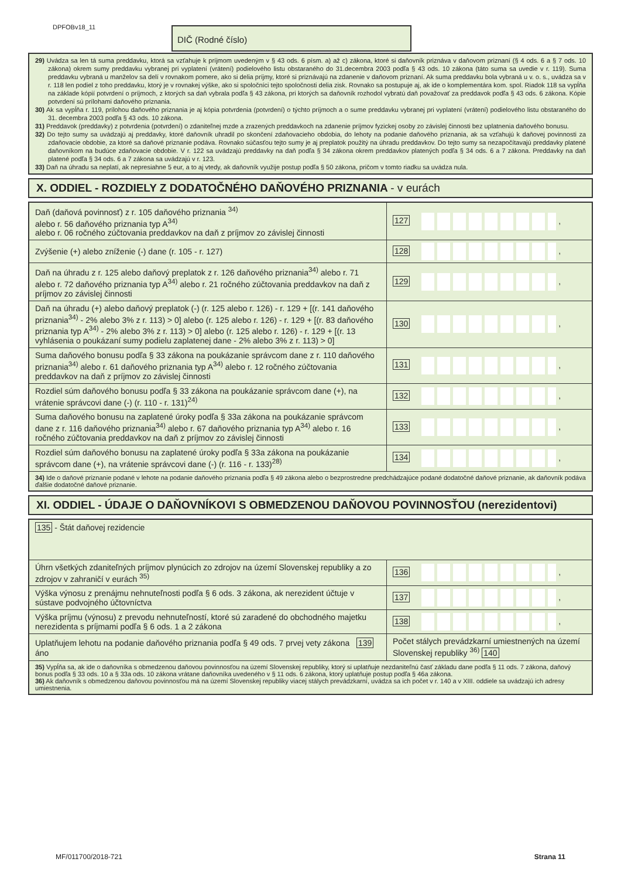DPFOBv18_11 DIČ (Rodné číslo)
29) Uvádza sa len tá suma preddavku, ktorá sa vzťahuje k príjmom uvedeným v § 43 ods. 6 písm. a) až c) zákona, ktoré si daňovník priznáva v daňovom priznaní (§ 4 ods. 6 a § 7 ods. 10 zákona) okrem sumy preddavku vybranej pri vyplatení (vrátení) podielového listu obstaraného do 31.decembra 2003 podľa § 43 ods. 10 zákona (táto suma sa uvedie v r. 119). Suma preddavku vybraná u manželov sa delí v rovnakom pomere, ako si delia príjmy, ktoré si priznávajú na zdanenie v daňovom priznaní. Ak suma preddavku bola vybraná u v. o. s., uvádza sa v r. 118 len podiel z toho preddavku, ktorý je v rovnakej výške, ako si spoločníci tejto spoločnosti delia zisk. Rovnako sa postupuje aj, ak ide o komplementára kom. spol. Riadok 118 sa vypĺňa na základe kópií potvrdení o príjmoch, z ktorých sa daň vybrala podľa § 43 zákona, pri ktorých sa daňovník rozhodol vybratú daň považovať za preddavok podľa § 43 ods. 6 zákona. Kópie potvrdení sú prílohami daňového priznania.
30) Ak sa vypĺňa r. 119, prílohou daňového priznania je aj kópia potvrdenia (potvrdení) o týchto príjmoch a o sume preddavku vybranej pri vyplatení (vrátení) podielového listu obstaraného do 31. decembra 2003 podľa § 43 ods. 10 zákona.
31) Preddavok (preddavky) z potvrdenia (potvrdení) o zdaniteľnej mzde a zrazených preddavkoch na zdanenie príjmov fyzickej osoby zo závislej činnosti bez uplatnenia daňového bonusu.
32) Do tejto sumy sa uvádzajú aj preddavky, ktoré daňovník uhradil po skončení zdaňovacieho obdobia, do lehoty na podanie daňového priznania, ak sa vzťahujú k daňovej povinnosti za zdaňovacie obdobie, za ktoré sa daňové priznanie podáva. Rovnako súčasťou tejto sumy je aj preplatok použitý na úhradu preddavkov. Do tejto sumy sa nezapočítavajú preddavky platené daňovníkom na budúce zdaňovacie obdobie. V r. 122 sa uvádzajú preddavky na daň podľa § 34 zákona okrem preddavkov platených podľa § 34 ods. 6 a 7 zákona. Preddavky na daň platené podľa § 34 ods. 6 a 7 zákona sa uvádzajú v r. 123.
33) Daň na úhradu sa neplatí, ak nepresiahne 5 eur, a to aj vtedy, ak daňovník využije postup podľa § 50 zákona, pričom v tomto riadku sa uvádza nula.
X. ODDIEL - ROZDIELY Z DODATOČNÉHO DAŇOVÉHO PRIZNANIA - v eurách
| Daň (daňová povinnosť) z r. 105 daňového priznania <sup>34)</sup> alebo r. 56 daňového priznania typ A<sup>34)</sup> alebo r. 06 ročného zúčtovania preddavkov na daň z príjmov zo závislej činnosti | 127 , |
| Zvýšenie (+) alebo zníženie (-) dane (r. 105 - r. 127) | 128 , |
| Daň na úhradu z r. 125 alebo daňový preplatok z r. 126 daňového priznania<sup>34)</sup> alebo r. 71 alebo r. 72 daňového priznania typ A<sup>34)</sup> alebo r. 21 ročného zúčtovania preddavkov na daň z príjmov zo závislej činnosti | 129 , |
| Daň na úhradu (+) alebo daňový preplatok (-) (r. 125 alebo r. 126) - r. 129 + [(r. 141 daňového priznania<sup>34)</sup> - 2% alebo 3% z r. 113) > 0] alebo (r. 125 alebo r. 126) - r. 129 + [(r. 83 daňového priznania typ A<sup>34)</sup> - 2% alebo 3% z r. 113) > 0] alebo (r. 125 alebo r. 126) - r. 129 + [(r. 13 vyhlásenia o poukázaní sumy podielu zaplatenej dane - 2% alebo 3% z r. 113) > 0] | 130 , |
| Suma daňového bonusu podľa § 33 zákona na poukázanie správcom dane z r. 110 daňového priznania<sup>34)</sup> alebo r. 61 daňového priznania typ A<sup>34)</sup> alebo r. 12 ročného zúčtovania preddavkov na daň z príjmov zo závislej činnosti | 131 , |
| Rozdiel súm daňového bonusu podľa § 33 zákona na poukázanie správcom dane (+), na vrátenie správcovi dane (-) (r. 110 - r. 131)<sup>24)</sup> | 132 , |
| Suma daňového bonusu na zaplatené úroky podľa § 33a zákona na poukázanie správcom dane z r. 116 daňového priznania<sup>34)</sup> alebo r. 67 daňového priznania typ A<sup>34)</sup> alebo r. 16 ročného zúčtovania preddavkov na daň z príjmov zo závislej činnosti | 133 , |
| Rozdiel súm daňového bonusu na zaplatené úroky podľa § 33a zákona na poukázanie správcom dane (+), na vrátenie správcovi dane (-) (r. 116 - r. 133)<sup>28)</sup> | 134 , |
| 34) Ide o daňové priznanie podané v lehote na podanie daňového priznania podľa § 49 zákona alebo o bezprostredne predchádzajúce podané dodatočné daňové priznanie, ak daňovník podáva ďalšie dodatočné daňové priznanie. | |
XI. ODDIEL - ÚDAJE O DAŇOVNÍKOVI S OBMEDZENOU DAŇOVOU POVINNOSŤOU (nerezidentovi)
| 135 - Štát daňovej rezidencie | |
| Úhrn všetkých zdaniteľných príjmov plynúcich zo zdrojov na území Slovenskej republiky a zo zdrojov v zahraničí v eurách <sup>35)</sup> | 136 , |
| Výška výnosu z prenájmu nehnuteľnosti podľa § 6 ods. 3 zákona, ak nerezident účtuje v sústave podvojného účtovníctva | 137 , |
| Výška príjmu (výnosu) z prevodu nehnuteľností, ktoré sú zaradené do obchodného majetku nerezidenta s príjmami podľa § 6 ods. 1 a 2 zákona | 138 , |
| Uplatňujem lehotu na podanie daňového priznania podľa § 49 ods. 7 prvej vety zákona 139 áno | Počet stálych prevádzkarní umiestnených na území Slovenskej republiky <sup>36)</sup> 140 |
| 35) Vypĺňa sa, ak ide o daňovníka s obmedzenou daňovou povinnosťou na území Slovenskej republiky, ktorý si uplatňuje nezdaniteľnú časť základu dane podľa § 11 ods. 7 zákona, daňový bonus podľa § 33 ods. 10 a § 33a ods. 10 zákona vrátane daňovníka uvedeného v § 11 ods. 6 zákona, ktorý uplatňuje postup podľa § 46a zákona. 36) Ak daňovník s obmedzenou daňovou povinnosťou má na území Slovenskej republiky viacej stálych prevádzkarní, uvádza sa ich počet v r. 140 a v XIII. oddiele sa uvádzajú ich adresy umiestnenia. | |
MF/011700/2018-721 Strana 11